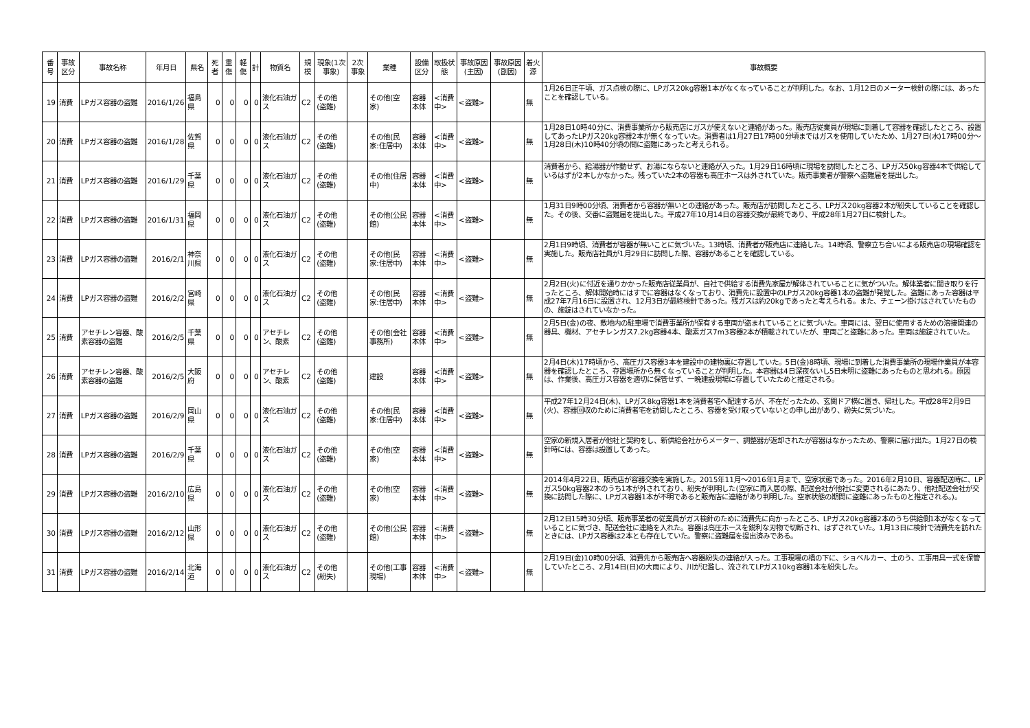| 番号 | 事故区分 | 事故名称 | 年月日 | 県名 | 死者 | 重傷 | 軽傷 | 計 | 物質名 | 規模 | 現象(1次事象) | 2次事象 | 業種 | 設備区分 | 取扱状態 | 事故原因(主因) | 事故原因(副因) | 着火源 | 事故概要 |
| --- | --- | --- | --- | --- | --- | --- | --- | --- | --- | --- | --- | --- | --- | --- | --- | --- | --- | --- | --- |
| 19 | 消費 | LPガス容器の盗難 | 2016/1/26 | 福島県 | 0 | 0 | 0 | 0 | 液化石油ガス | C2 | その他(盗難) | | その他(空家) | 容器本体 | <消費中> | <盗難> | | 無 | 1月26日正午頃、ガス点検の際に、LPガス20kg容器1本がなくなっていることが判明した。なお、1月12日のメーター検針の際には、あったことを確認している。 |
| 20 | 消費 | LPガス容器の盗難 | 2016/1/28 | 佐賀県 | 0 | 0 | 0 | 0 | 液化石油ガス | C2 | その他(盗難) | | その他(民家:住居中) | 容器本体 | <消費中> | <盗難> | | 無 | 1月28日10時40分に、消費事業所から販売店にガスが使えないと連絡があった。販売店従業員が現場に到着して容器を確認したところ、設置してあったLPガス20kg容器2本が無くなっていた。消費者は1月27日17時00分頃まではガスを使用していたため、1月27日(水)17時00分～1月28日(木)10時40分頃の間に盗難にあったと考えられる。 |
| 21 | 消費 | LPガス容器の盗難 | 2016/1/29 | 千葉県 | 0 | 0 | 0 | 0 | 液化石油ガス | C2 | その他(盗難) | | その他(住居中) | 容器本体 | <消費中> | <盗難> | | 無 | 消費者から、給湯器が作動せず、お湯にならないと連絡が入った。1月29日16時頃に現場を訪問したところ、LPガス50kg容器4本で供給しているはずが2本しかなかった。残っていた2本の容器も高圧ホースは外されていた。販売事業者が警察へ盗難届を提出した。 |
| 22 | 消費 | LPガス容器の盗難 | 2016/1/31 | 福岡県 | 0 | 0 | 0 | 0 | 液化石油ガス | C2 | その他(盗難) | | その他(公民館) | 容器本体 | <消費中> | <盗難> | | 無 | 1月31日9時00分頃、消費者から容器が無いとの連絡があった。販売店が訪問したところ、LPガス20kg容器2本が紛失していることを確認した。その後、交番に盗難届を提出した。平成27年10月14日の容器交換が最終であり、平成28年1月27日に検針した。 |
| 23 | 消費 | LPガス容器の盗難 | 2016/2/1 | 神奈川県 | 0 | 0 | 0 | 0 | 液化石油ガス | C2 | その他(盗難) | | その他(民家:住居中) | 容器本体 | <消費中> | <盗難> | | 無 | 2月1日9時頃、消費者が容器が無いことに気づいた。13時頃、消費者が販売店に連絡した。14時頃、警察立ち合いによる販売店の現場確認を実施した。販売店社員が1月29日に訪問した際、容器があることを確認している。 |
| 24 | 消費 | LPガス容器の盗難 | 2016/2/2 | 宮崎県 | 0 | 0 | 0 | 0 | 液化石油ガス | C2 | その他(盗難) | | その他(民家:住居中) | 容器本体 | <消費中> | <盗難> | | 無 | 2月2日(火)に付近を通りかかった販売店従業員が、自社で供給する消費先家屋が解体されていることに気がついた。解体業者に聞き取りを行ったところ、解体開始時にはすでに容器はなくなっており、消費先に設置中のLPガス20kg容器1本の盗難が発覚した。盗難にあった容器は平成27年7月16日に設置され、12月3日が最終検針であった。残ガスは約20kgであったと考えられる。また、チェーン掛けはされていたものの、施錠はされていなかった。 |
| 25 | 消費 | アセチレン容器、酸素容器の盗難 | 2016/2/5 | 千葉県 | 0 | 0 | 0 | 0 | アセチレン、酸素 | C2 | その他(盗難) | | その他(会社事務所) | 容器本体 | <消費中> | <盗難> | | 無 | 2月5日(金)の夜、敷地内の駐車場で消費事業所が保有する車両が盗まれていることに気づいた。車両には、翌日に使用するための溶接関連の器具、機材、アセチレンガス7.2kg容器4本、酸素ガス7m3容器2本が積載されていたが、車両ごと盗難にあった。車両は施錠されていた。 |
| 26 | 消費 | アセチレン容器、酸素容器の盗難 | 2016/2/5 | 大阪府 | 0 | 0 | 0 | 0 | アセチレン、酸素 | C2 | その他(盗難) | | 建設 | 容器本体 | <消費中> | <盗難> | | 無 | 2月4日(木)17時頃から、高圧ガス容器3本を建設中の建物裏に存置していた。5日(金)8時頃、現場に到着した消費事業所の現場作業員が本容器を確認したところ、存置場所から無くなっていることが判明した。本容器は4日深夜ないし5日未明に盗難にあったものと思われる。原因は、作業後、高圧ガス容器を適切に保管せず、一晩建設現場に存置していたためと推定される。 |
| 27 | 消費 | LPガス容器の盗難 | 2016/2/9 | 岡山県 | 0 | 0 | 0 | 0 | 液化石油ガス | C2 | その他(盗難) | | その他(民家:住居中) | 容器本体 | <消費中> | <盗難> | | 無 | 平成27年12月24日(木)、LPガス8kg容器1本を消費者宅へ配達するが、不在だったため、玄関ドア横に置き、帰社した。平成28年2月9日(火)、容器回収のために消費者宅を訪問したところ、容器を受け取っていないとの申し出があり、紛失に気づいた。 |
| 28 | 消費 | LPガス容器の盗難 | 2016/2/9 | 千葉県 | 0 | 0 | 0 | 0 | 液化石油ガス | C2 | その他(盗難) | | その他(空家) | 容器本体 | <消費中> | <盗難> | | 無 | 空家の新規入居者が他社と契約をし、新供給会社からメーター、調整器が返却されたが容器はなかったため、警察に届け出た。1月27日の検針時には、容器は設置してあった。 |
| 29 | 消費 | LPガス容器の盗難 | 2016/2/10 | 広島県 | 0 | 0 | 0 | 0 | 液化石油ガス | C2 | その他(盗難) | | その他(空家) | 容器本体 | <消費中> | <盗難> | | 無 | 2014年4月22日、販売店が容器交換を実施した。2015年11月～2016年1月まで、空家状態であった。2016年2月10日、容器配送時に、LPガス50kg容器2本のうち1本が外されており、紛失が判明した(空家に再入居の際、配送会社が他社に変更されるにあたり、他社配送会社が交換に訪問した際に、LPガス容器1本が不明であると販売店に連絡があり判明した。空家状態の期間に盗難にあったものと推定される。)。 |
| 30 | 消費 | LPガス容器の盗難 | 2016/2/12 | 山形県 | 0 | 0 | 0 | 0 | 液化石油ガス | C2 | その他(盗難) | | その他(公民館) | 容器本体 | <消費中> | <盗難> | | 無 | 2月12日15時30分頃、販売事業者の従業員がガス検針のために消費先に向かったところ、LPガス20kg容器2本のうち供給側1本がなくなっていることに気づき、配送会社に連絡を入れた。容器は高圧ホースを鋭利な刃物で切断され、はずされていた。1月13日に検針で消費先を訪れたときには、LPガス容器は2本とも存在していた。警察に盗難届を提出済みである。 |
| 31 | 消費 | LPガス容器の盗難 | 2016/2/14 | 北海道 | 0 | 0 | 0 | 0 | 液化石油ガス | C2 | その他(紛失) | | その他(工事現場) | 容器本体 | <消費中> | <盗難> | | 無 | 2月19日(金)10時00分頃、消費先から販売店へ容器紛失の連絡が入った。工事現場の橋の下に、ショベルカー、土のう、工事用具一式を保管していたところ、2月14日(日)の大雨により、川が氾濫し、流されてLPガス10kg容器1本を紛失した。 |